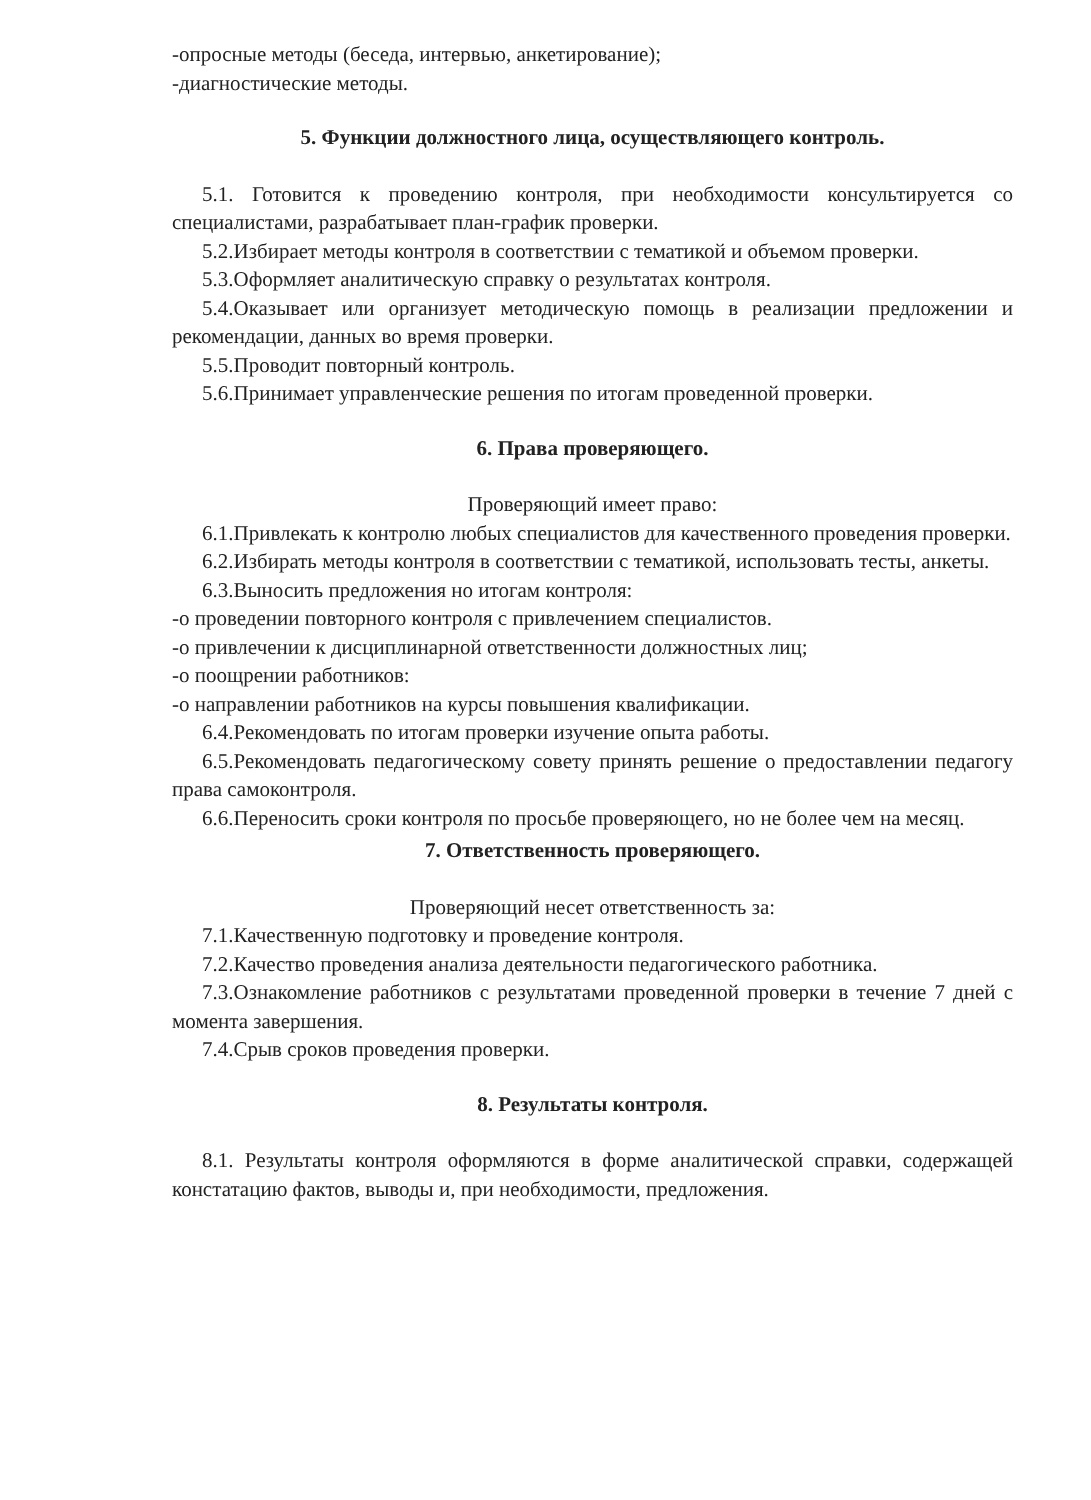-опросные методы (беседа, интервью, анкетирование);
-диагностические методы.
5. Функции должностного лица, осуществляющего контроль.
5.1. Готовится к проведению контроля, при необходимости консультируется со специалистами, разрабатывает план-график проверки.
5.2.Избирает методы контроля в соответствии с тематикой и объемом проверки.
5.3.Оформляет аналитическую справку о результатах контроля.
5.4.Оказывает или организует методическую помощь в реализации предложении и рекомендации, данных во время проверки.
5.5.Проводит повторный контроль.
5.6.Принимает управленческие решения по итогам проведенной проверки.
6. Права проверяющего.
Проверяющий имеет право:
6.1.Привлекать к контролю любых специалистов для качественного проведения проверки.
6.2.Избирать методы контроля в соответствии с тематикой, использовать тесты, анкеты.
6.3.Выносить предложения но итогам контроля:
-о проведении повторного контроля с привлечением специалистов.
-о привлечении к дисциплинарной ответственности должностных лиц;
-о поощрении работников:
-о направлении работников на курсы повышения квалификации.
6.4.Рекомендовать по итогам проверки изучение опыта работы.
6.5.Рекомендовать педагогическому совету принять решение о предоставлении педагогу права самоконтроля.
6.6.Переносить сроки контроля по просьбе проверяющего, но не более чем на месяц.
7. Ответственность проверяющего.
Проверяющий несет ответственность за:
7.1.Качественную подготовку и проведение контроля.
7.2.Качество проведения анализа деятельности педагогического работника.
7.3.Ознакомление работников с результатами проведенной проверки в течение 7 дней с момента завершения.
7.4.Срыв сроков проведения проверки.
8. Результаты контроля.
8.1. Результаты контроля оформляются в форме аналитической справки, содержащей констатацию фактов, выводы и, при необходимости, предложения.